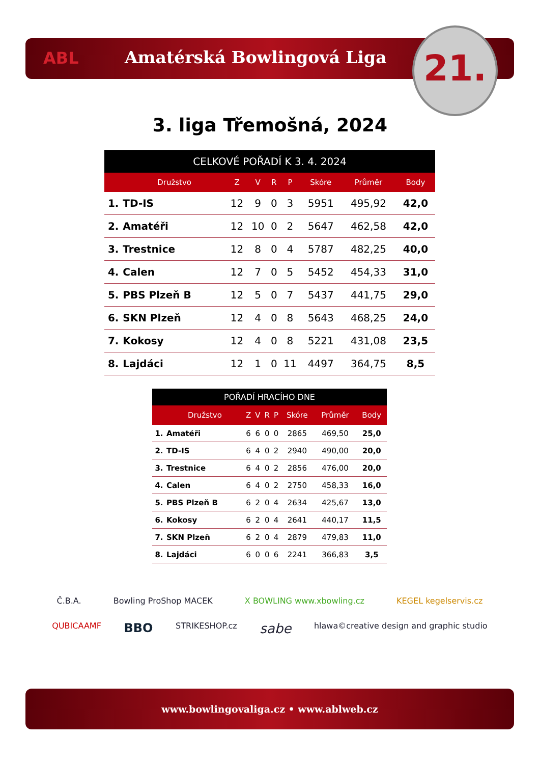ABL
Amatérská Bowlingová Liga
21.
3. liga Třemošná, 2024
| CELKOVÉ POŘADÍ K 3. 4. 2024 | | | | | | | | |
| --- | --- | --- | --- | --- | --- | --- | --- | --- |
| | Družstvo | Z | V | R | P | Skóre | Průměr | Body |
| 1. | TD-IS | 12 | 9 | 0 | 3 | 5951 | 495,92 | 42,0 |
| 2. | Amatéři | 12 | 10 | 0 | 2 | 5647 | 462,58 | 42,0 |
| 3. | Trestnice | 12 | 8 | 0 | 4 | 5787 | 482,25 | 40,0 |
| 4. | Calen | 12 | 7 | 0 | 5 | 5452 | 454,33 | 31,0 |
| 5. | PBS Plzeň B | 12 | 5 | 0 | 7 | 5437 | 441,75 | 29,0 |
| 6. | SKN Plzeň | 12 | 4 | 0 | 8 | 5643 | 468,25 | 24,0 |
| 7. | Kokosy | 12 | 4 | 0 | 8 | 5221 | 431,08 | 23,5 |
| 8. | Lajdáci | 12 | 1 | 0 | 11 | 4497 | 364,75 | 8,5 |
| POŘADÍ HRACÍHO DNE | | | | | | | | |
| --- | --- | --- | --- | --- | --- | --- | --- | --- |
| | Družstvo | Z | V | R | P | Skóre | Průměr | Body |
| 1. | Amatéři | 6 | 6 | 0 | 0 | 2865 | 469,50 | 25,0 |
| 2. | TD-IS | 6 | 4 | 0 | 2 | 2940 | 490,00 | 20,0 |
| 3. | Trestnice | 6 | 4 | 0 | 2 | 2856 | 476,00 | 20,0 |
| 4. | Calen | 6 | 4 | 0 | 2 | 2750 | 458,33 | 16,0 |
| 5. | PBS Plzeň B | 6 | 2 | 0 | 4 | 2634 | 425,67 | 13,0 |
| 6. | Kokosy | 6 | 2 | 0 | 4 | 2641 | 440,17 | 11,5 |
| 7. | SKN Plzeň | 6 | 2 | 0 | 4 | 2879 | 479,83 | 11,0 |
| 8. | Lajdáci | 6 | 0 | 0 | 6 | 2241 | 366,83 | 3,5 |
Č.B.A. Bowling ProShop MACEK X BOWLING www.xbowling.cz KEGEL kegelservis.cz QUBICAAMF BBO STRIKESHOP.cz sabe hlawa©creative design and graphic studio
www.bowlingovaliga.cz • www.ablweb.cz